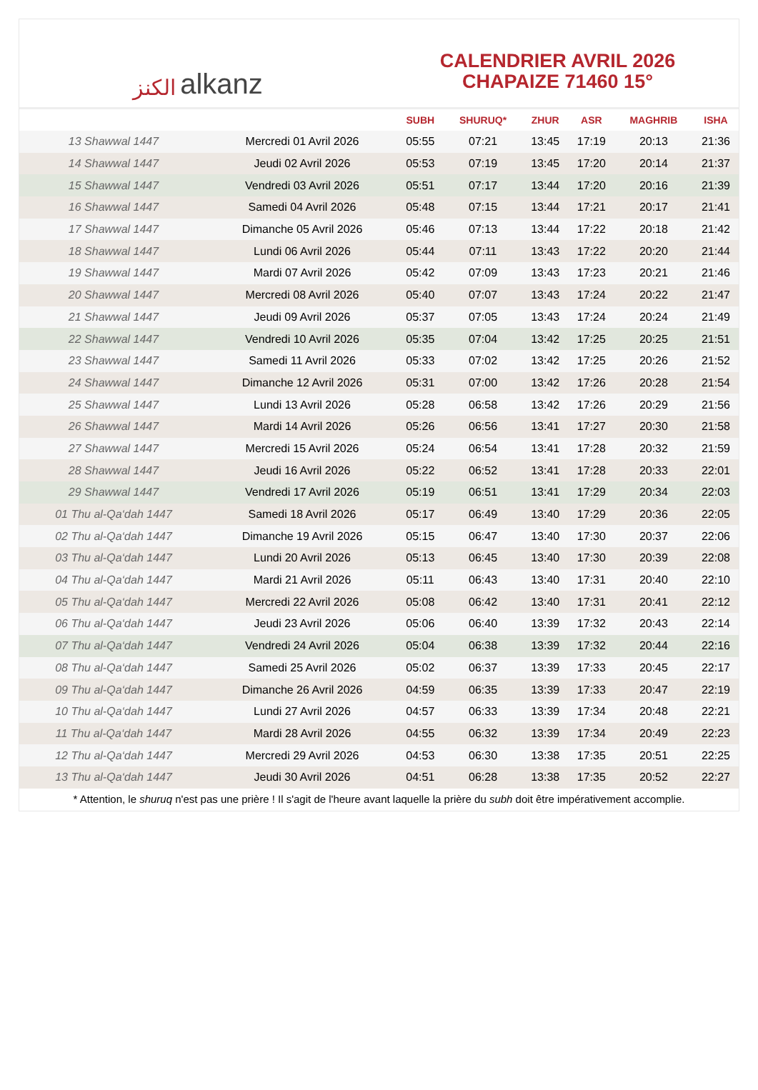الكنز alkanz
CALENDRIER AVRIL 2026
CHAPAIZE 71460 15°
| | | SUBH | SHURUQ* | ZHUR | ASR | MAGHRIB | ISHA |
| --- | --- | --- | --- | --- | --- | --- | --- |
| 13 Shawwal 1447 | Mercredi 01 Avril 2026 | 05:55 | 07:21 | 13:45 | 17:19 | 20:13 | 21:36 |
| 14 Shawwal 1447 | Jeudi 02 Avril 2026 | 05:53 | 07:19 | 13:45 | 17:20 | 20:14 | 21:37 |
| 15 Shawwal 1447 | Vendredi 03 Avril 2026 | 05:51 | 07:17 | 13:44 | 17:20 | 20:16 | 21:39 |
| 16 Shawwal 1447 | Samedi 04 Avril 2026 | 05:48 | 07:15 | 13:44 | 17:21 | 20:17 | 21:41 |
| 17 Shawwal 1447 | Dimanche 05 Avril 2026 | 05:46 | 07:13 | 13:44 | 17:22 | 20:18 | 21:42 |
| 18 Shawwal 1447 | Lundi 06 Avril 2026 | 05:44 | 07:11 | 13:43 | 17:22 | 20:20 | 21:44 |
| 19 Shawwal 1447 | Mardi 07 Avril 2026 | 05:42 | 07:09 | 13:43 | 17:23 | 20:21 | 21:46 |
| 20 Shawwal 1447 | Mercredi 08 Avril 2026 | 05:40 | 07:07 | 13:43 | 17:24 | 20:22 | 21:47 |
| 21 Shawwal 1447 | Jeudi 09 Avril 2026 | 05:37 | 07:05 | 13:43 | 17:24 | 20:24 | 21:49 |
| 22 Shawwal 1447 | Vendredi 10 Avril 2026 | 05:35 | 07:04 | 13:42 | 17:25 | 20:25 | 21:51 |
| 23 Shawwal 1447 | Samedi 11 Avril 2026 | 05:33 | 07:02 | 13:42 | 17:25 | 20:26 | 21:52 |
| 24 Shawwal 1447 | Dimanche 12 Avril 2026 | 05:31 | 07:00 | 13:42 | 17:26 | 20:28 | 21:54 |
| 25 Shawwal 1447 | Lundi 13 Avril 2026 | 05:28 | 06:58 | 13:42 | 17:26 | 20:29 | 21:56 |
| 26 Shawwal 1447 | Mardi 14 Avril 2026 | 05:26 | 06:56 | 13:41 | 17:27 | 20:30 | 21:58 |
| 27 Shawwal 1447 | Mercredi 15 Avril 2026 | 05:24 | 06:54 | 13:41 | 17:28 | 20:32 | 21:59 |
| 28 Shawwal 1447 | Jeudi 16 Avril 2026 | 05:22 | 06:52 | 13:41 | 17:28 | 20:33 | 22:01 |
| 29 Shawwal 1447 | Vendredi 17 Avril 2026 | 05:19 | 06:51 | 13:41 | 17:29 | 20:34 | 22:03 |
| 01 Thu al-Qa‘dah 1447 | Samedi 18 Avril 2026 | 05:17 | 06:49 | 13:40 | 17:29 | 20:36 | 22:05 |
| 02 Thu al-Qa‘dah 1447 | Dimanche 19 Avril 2026 | 05:15 | 06:47 | 13:40 | 17:30 | 20:37 | 22:06 |
| 03 Thu al-Qa‘dah 1447 | Lundi 20 Avril 2026 | 05:13 | 06:45 | 13:40 | 17:30 | 20:39 | 22:08 |
| 04 Thu al-Qa‘dah 1447 | Mardi 21 Avril 2026 | 05:11 | 06:43 | 13:40 | 17:31 | 20:40 | 22:10 |
| 05 Thu al-Qa‘dah 1447 | Mercredi 22 Avril 2026 | 05:08 | 06:42 | 13:40 | 17:31 | 20:41 | 22:12 |
| 06 Thu al-Qa‘dah 1447 | Jeudi 23 Avril 2026 | 05:06 | 06:40 | 13:39 | 17:32 | 20:43 | 22:14 |
| 07 Thu al-Qa‘dah 1447 | Vendredi 24 Avril 2026 | 05:04 | 06:38 | 13:39 | 17:32 | 20:44 | 22:16 |
| 08 Thu al-Qa‘dah 1447 | Samedi 25 Avril 2026 | 05:02 | 06:37 | 13:39 | 17:33 | 20:45 | 22:17 |
| 09 Thu al-Qa‘dah 1447 | Dimanche 26 Avril 2026 | 04:59 | 06:35 | 13:39 | 17:33 | 20:47 | 22:19 |
| 10 Thu al-Qa‘dah 1447 | Lundi 27 Avril 2026 | 04:57 | 06:33 | 13:39 | 17:34 | 20:48 | 22:21 |
| 11 Thu al-Qa‘dah 1447 | Mardi 28 Avril 2026 | 04:55 | 06:32 | 13:39 | 17:34 | 20:49 | 22:23 |
| 12 Thu al-Qa‘dah 1447 | Mercredi 29 Avril 2026 | 04:53 | 06:30 | 13:38 | 17:35 | 20:51 | 22:25 |
| 13 Thu al-Qa‘dah 1447 | Jeudi 30 Avril 2026 | 04:51 | 06:28 | 13:38 | 17:35 | 20:52 | 22:27 |
* Attention, le shuruq n'est pas une prière ! Il s'agit de l'heure avant laquelle la prière du subh doit être impérativement accomplie.